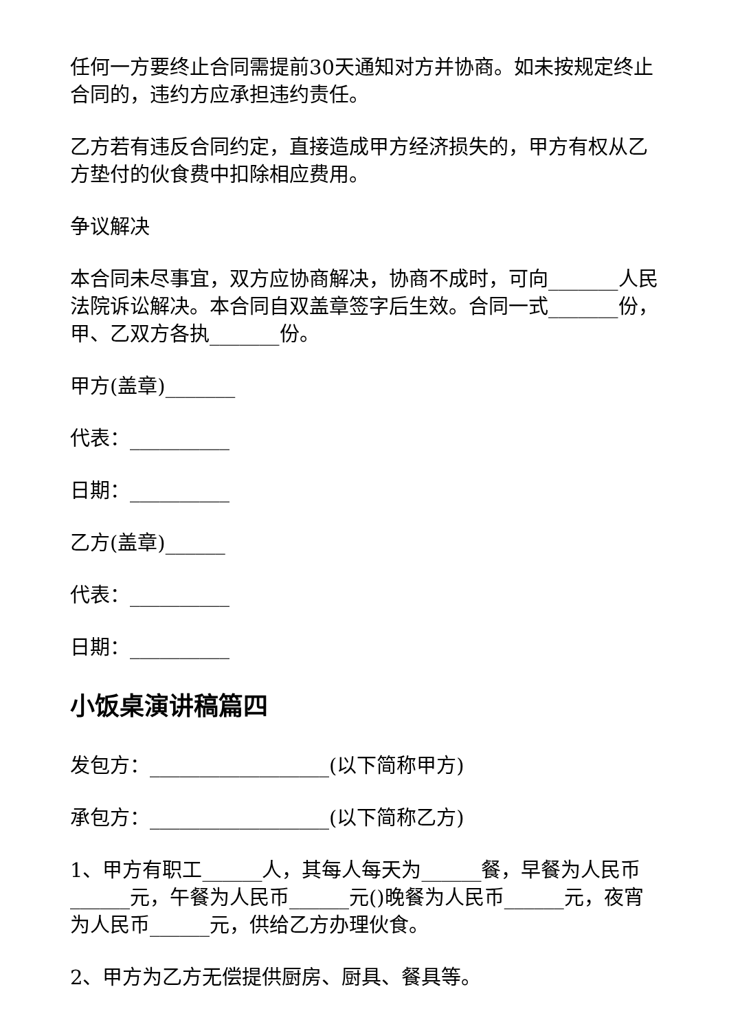任何一方要终止合同需提前30天通知对方并协商。如未按规定终止合同的，违约方应承担违约责任。
乙方若有违反合同约定，直接造成甲方经济损失的，甲方有权从乙方垫付的伙食费中扣除相应费用。
争议解决
本合同未尽事宜，双方应协商解决，协商不成时，可向_______人民法院诉讼解决。本合同自双盖章签字后生效。合同一式_______份，甲、乙双方各执_______份。
甲方(盖章)_______
代表：__________
日期：__________
乙方(盖章)______
代表：__________
日期：__________
小饭桌演讲稿篇四
发包方：__________________(以下简称甲方)
承包方：__________________(以下简称乙方)
1、甲方有职工______人，其每人每天为______餐，早餐为人民币______元，午餐为人民币______元()晚餐为人民币______元，夜宵为人民币______元，供给乙方办理伙食。
2、甲方为乙方无偿提供厨房、厨具、餐具等。